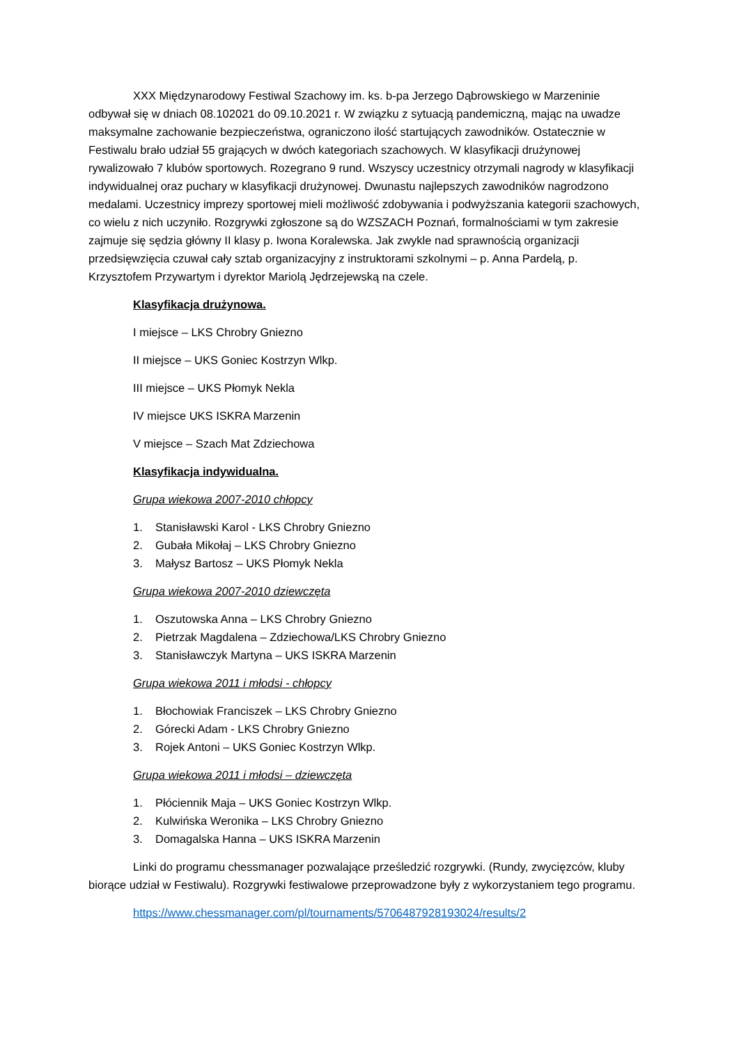XXX Międzynarodowy Festiwal Szachowy im. ks. b-pa Jerzego Dąbrowskiego w Marzeninie odbywał się w dniach 08.102021 do 09.10.2021 r. W związku z sytuacją pandemiczną, mając na uwadze maksymalne zachowanie bezpieczeństwa, ograniczono ilość startujących zawodników. Ostatecznie w Festiwalu brało udział 55 grających w dwóch kategoriach szachowych. W klasyfikacji drużynowej rywalizowało 7 klubów sportowych. Rozegrano 9 rund. Wszyscy uczestnicy otrzymali nagrody w klasyfikacji indywidualnej oraz puchary w klasyfikacji drużynowej. Dwunastu najlepszych zawodników nagrodzono medalami. Uczestnicy imprezy sportowej mieli możliwość zdobywania i podwyższania kategorii szachowych, co wielu z nich uczyniło. Rozgrywki zgłoszone są do WZSZACH Poznań, formalnościami w tym zakresie zajmuje się sędzia główny II klasy p. Iwona Koralewska. Jak zwykle nad sprawnością organizacji przedsięwzięcia czuwał cały sztab organizacyjny z instruktorami szkolnymi – p. Anna Pardelą, p. Krzysztofem Przywartym i dyrektor Mariolą Jędrzejewską na czele.
Klasyfikacja drużynowa.
I miejsce – LKS Chrobry Gniezno
II miejsce – UKS Goniec Kostrzyn Wlkp.
III miejsce – UKS Płomyk Nekla
IV miejsce UKS ISKRA Marzenin
V miejsce – Szach Mat Zdziechowa
Klasyfikacja indywidualna.
Grupa wiekowa 2007-2010 chłopcy
1. Stanisławski Karol - LKS Chrobry Gniezno
2. Gubała Mikołaj – LKS Chrobry Gniezno
3. Małysz Bartosz – UKS Płomyk Nekla
Grupa wiekowa 2007-2010 dziewczęta
1. Oszutowska Anna – LKS Chrobry Gniezno
2. Pietrzak Magdalena – Zdziechowa/LKS Chrobry Gniezno
3. Stanisławczyk Martyna – UKS ISKRA Marzenin
Grupa wiekowa 2011 i młodsi - chłopcy
1. Błochowiak Franciszek – LKS Chrobry Gniezno
2. Górecki Adam - LKS Chrobry Gniezno
3. Rojek Antoni – UKS Goniec Kostrzyn Wlkp.
Grupa wiekowa 2011 i młodsi – dziewczęta
1. Płóciennik Maja – UKS Goniec Kostrzyn Wlkp.
2. Kulwińska Weronika – LKS Chrobry Gniezno
3. Domagalska Hanna – UKS ISKRA Marzenin
Linki do programu chessmanager pozwalające prześledzić rozgrywki. (Rundy, zwycięzców, kluby biorące udział w Festiwalu). Rozgrywki festiwalowe przeprowadzone były z wykorzystaniem tego programu.
https://www.chessmanager.com/pl/tournaments/5706487928193024/results/2